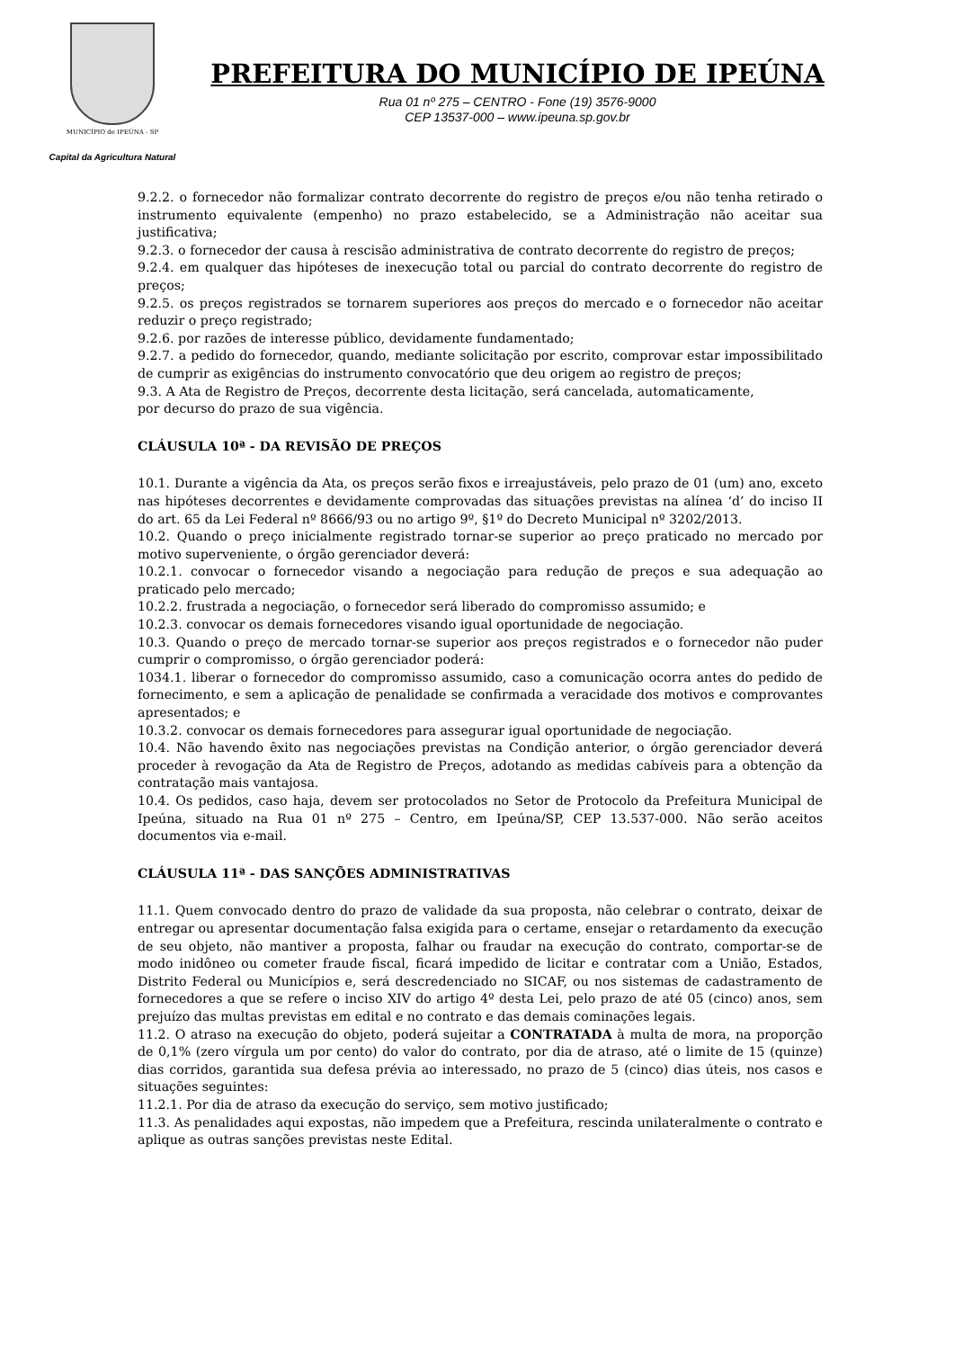MUNICÍPIO de IPEÚNA - SP
Capital da Agricultura Natural
PREFEITURA DO MUNICÍPIO DE IPEÚNA
Rua 01 nº 275 – CENTRO - Fone (19) 3576-9000
CEP 13537-000 – www.ipeuna.sp.gov.br
9.2.2. o fornecedor não formalizar contrato decorrente do registro de preços e/ou não tenha retirado o instrumento equivalente (empenho) no prazo estabelecido, se a Administração não aceitar sua justificativa;
9.2.3. o fornecedor der causa à rescisão administrativa de contrato decorrente do registro de preços;
9.2.4. em qualquer das hipóteses de inexecução total ou parcial do contrato decorrente do registro de preços;
9.2.5. os preços registrados se tornarem superiores aos preços do mercado e o fornecedor não aceitar reduzir o preço registrado;
9.2.6. por razões de interesse público, devidamente fundamentado;
9.2.7. a pedido do fornecedor, quando, mediante solicitação por escrito, comprovar estar impossibilitado de cumprir as exigências do instrumento convocatório que deu origem ao registro de preços;
9.3. A Ata de Registro de Preços, decorrente desta licitação, será cancelada, automaticamente,
por decurso do prazo de sua vigência.
CLÁUSULA 10ª - DA REVISÃO DE PREÇOS
10.1. Durante a vigência da Ata, os preços serão fixos e irreajustáveis, pelo prazo de 01 (um) ano, exceto nas hipóteses decorrentes e devidamente comprovadas das situações previstas na alínea ‘d’ do inciso II do art. 65 da Lei Federal nº 8666/93 ou no artigo 9º, §1º do Decreto Municipal nº 3202/2013.
10.2. Quando o preço inicialmente registrado tornar-se superior ao preço praticado no mercado por motivo superveniente, o órgão gerenciador deverá:
10.2.1. convocar o fornecedor visando a negociação para redução de preços e sua adequação ao praticado pelo mercado;
10.2.2. frustrada a negociação, o fornecedor será liberado do compromisso assumido; e
10.2.3. convocar os demais fornecedores visando igual oportunidade de negociação.
10.3. Quando o preço de mercado tornar-se superior aos preços registrados e o fornecedor não puder cumprir o compromisso, o órgão gerenciador poderá:
1034.1. liberar o fornecedor do compromisso assumido, caso a comunicação ocorra antes do pedido de fornecimento, e sem a aplicação de penalidade se confirmada a veracidade dos motivos e comprovantes apresentados; e
10.3.2. convocar os demais fornecedores para assegurar igual oportunidade de negociação.
10.4. Não havendo êxito nas negociações previstas na Condição anterior, o órgão gerenciador deverá proceder à revogação da Ata de Registro de Preços, adotando as medidas cabíveis para a obtenção da contratação mais vantajosa.
10.4. Os pedidos, caso haja, devem ser protocolados no Setor de Protocolo da Prefeitura Municipal de Ipeúna, situado na Rua 01 nº 275 – Centro, em Ipeúna/SP, CEP 13.537-000. Não serão aceitos documentos via e-mail.
CLÁUSULA 11ª - DAS SANÇÕES ADMINISTRATIVAS
11.1. Quem convocado dentro do prazo de validade da sua proposta, não celebrar o contrato, deixar de entregar ou apresentar documentação falsa exigida para o certame, ensejar o retardamento da execução de seu objeto, não mantiver a proposta, falhar ou fraudar na execução do contrato, comportar-se de modo inidôneo ou cometer fraude fiscal, ficará impedido de licitar e contratar com a União, Estados, Distrito Federal ou Municípios e, será descredenciado no SICAF, ou nos sistemas de cadastramento de fornecedores a que se refere o inciso XIV do artigo 4º desta Lei, pelo prazo de até 05 (cinco) anos, sem prejuízo das multas previstas em edital e no contrato e das demais cominações legais.
11.2. O atraso na execução do objeto, poderá sujeitar a CONTRATADA à multa de mora, na proporção de 0,1% (zero vírgula um por cento) do valor do contrato, por dia de atraso, até o limite de 15 (quinze) dias corridos, garantida sua defesa prévia ao interessado, no prazo de 5 (cinco) dias úteis, nos casos e situações seguintes:
11.2.1. Por dia de atraso da execução do serviço, sem motivo justificado;
11.3. As penalidades aqui expostas, não impedem que a Prefeitura, rescinda unilateralmente o contrato e aplique as outras sanções previstas neste Edital.